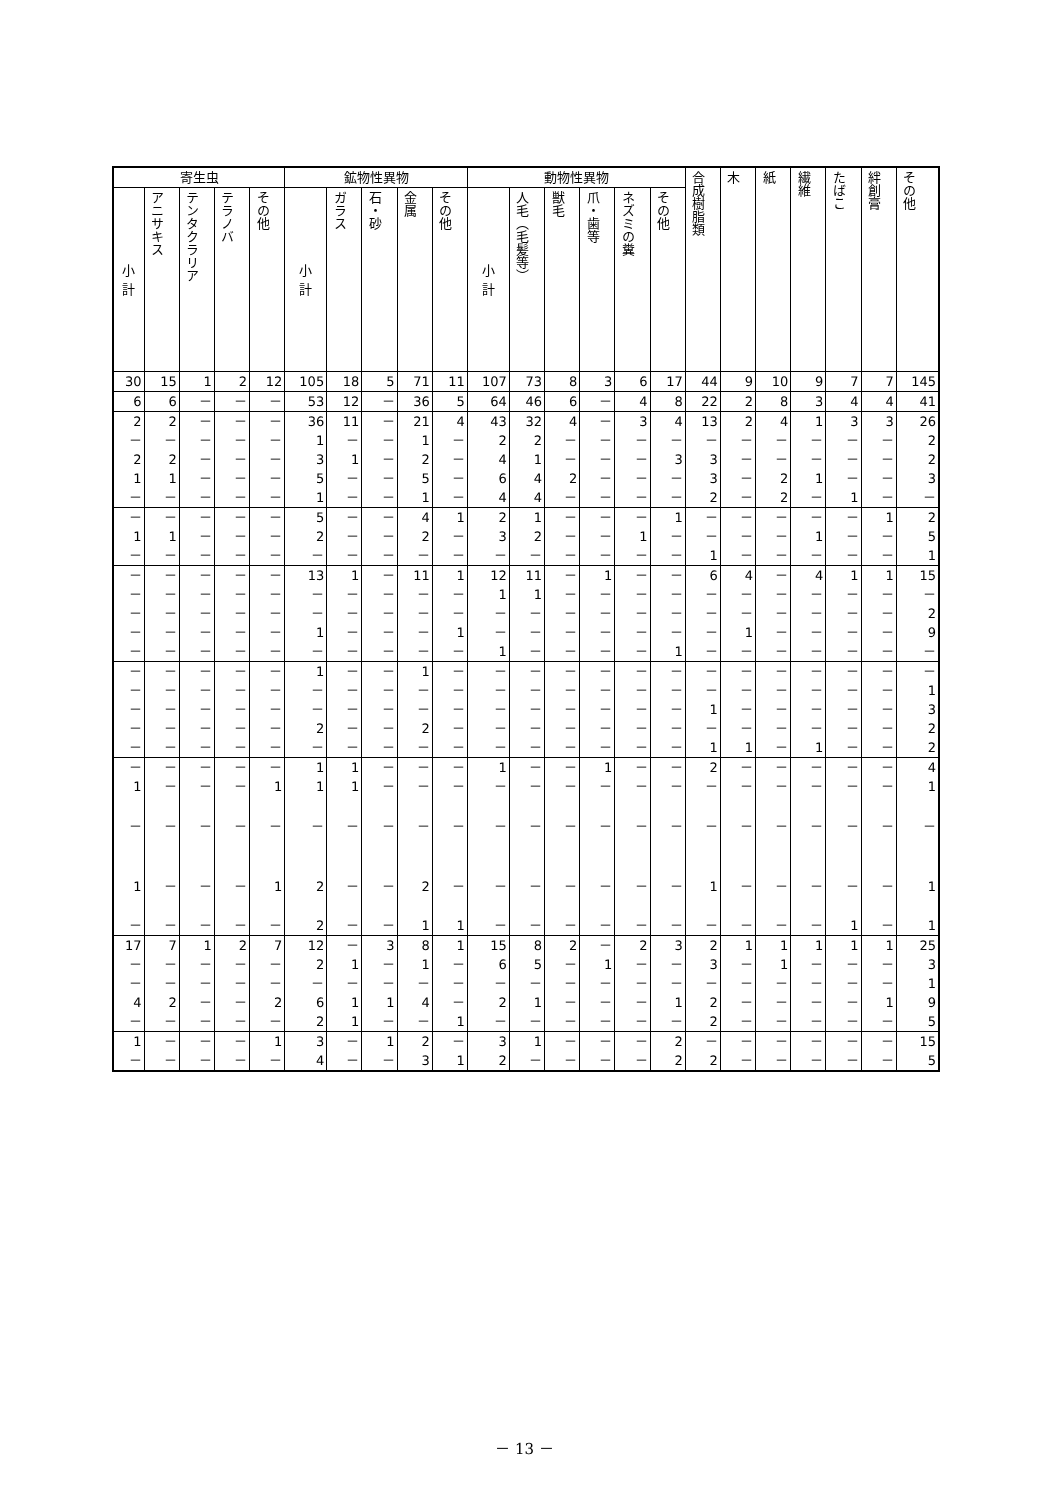| 寄生虫 | | | | | 鉱物性異物 | | | | | 動物性異物 | | | | | | 合成樹脂類 | 木 | 紙 | 繊維 | たばこ | 絆創膏 | その他 |
| --- | --- | --- | --- | --- | --- | --- | --- | --- | --- | --- | --- | --- | --- | --- | --- | --- | --- | --- | --- | --- | --- | --- |
| 小 計 | アニサキス | テンタクラリア | テラノバ | その他 | 小 計 | ガラス | 石・砂 | 金属 | その他 | 小 計 | 人毛（毛髪等） | 獣毛 | 爪・歯等 | ネズミの糞 | その他 | | | | | | | |
| 30 | 15 | 1 | 2 | 12 | 105 | 18 | 5 | 71 | 11 | 107 | 73 | 8 | 3 | 6 | 17 | 44 | 9 | 10 | 9 | 7 | 7 | 145 |
| 6 | 6 | － | － | － | 53 | 12 | － | 36 | 5 | 64 | 46 | 6 | － | 4 | 8 | 22 | 2 | 8 | 3 | 4 | 4 | 41 |
| 2 | 2 | － | － | － | 36 | 11 | － | 21 | 4 | 43 | 32 | 4 | － | 3 | 4 | 13 | 2 | 4 | 1 | 3 | 3 | 26 |
| － | － | － | － | － | 1 | － | － | 1 | － | 2 | 2 | － | － | － | － | － | － | － | － | － | － | 2 |
| 2 | 2 | － | － | － | 3 | 1 | － | 2 | － | 4 | 1 | － | － | － | 3 | 3 | － | － | － | － | － | 2 |
| 1 | 1 | － | － | － | 5 | － | － | 5 | － | 6 | 4 | 2 | － | － | － | 3 | － | 2 | 1 | － | － | 3 |
| － | － | － | － | － | 1 | － | － | 1 | － | 4 | 4 | － | － | － | － | 2 | － | 2 | － | 1 | － | － |
| － | － | － | － | － | 5 | － | － | 4 | 1 | 2 | 1 | － | － | － | 1 | － | － | － | － | － | 1 | 2 |
| 1 | 1 | － | － | － | 2 | － | － | 2 | － | 3 | 2 | － | － | 1 | － | － | － | － | 1 | － | － | 5 |
| － | － | － | － | － | － | － | － | － | － | － | － | － | － | － | － | 1 | － | － | － | － | － | 1 |
| － | － | － | － | － | 13 | 1 | － | 11 | 1 | 12 | 11 | － | 1 | － | － | 6 | 4 | － | 4 | 1 | 1 | 15 |
| － | － | － | － | － | － | － | － | － | － | 1 | 1 | － | － | － | － | － | － | － | － | － | － | － |
| － | － | － | － | － | － | － | － | － | － | － | － | － | － | － | － | － | － | － | － | － | － | 2 |
| － | － | － | － | － | 1 | － | － | － | 1 | － | － | － | － | － | － | － | 1 | － | － | － | － | 9 |
| － | － | － | － | － | － | － | － | － | － | 1 | － | － | － | － | 1 | － | － | － | － | － | － | － |
| － | － | － | － | － | 1 | － | － | 1 | － | － | － | － | － | － | － | － | － | － | － | － | － | － |
| － | － | － | － | － | － | － | － | － | － | － | － | － | － | － | － | － | － | － | － | － | － | 1 |
| － | － | － | － | － | － | － | － | － | － | － | － | － | － | － | － | 1 | － | － | － | － | － | 3 |
| － | － | － | － | － | 2 | － | － | 2 | － | － | － | － | － | － | － | － | － | － | － | － | － | 2 |
| － | － | － | － | － | － | － | － | － | － | － | － | － | － | － | － | 1 | 1 | － | 1 | － | － | 2 |
| － | － | － | － | － | 1 | 1 | － | － | － | 1 | － | － | 1 | － | － | 2 | － | － | － | － | － | 4 |
| 1 | － | － | － | 1 | 1 | 1 | － | － | － | － | － | － | － | － | － | － | － | － | － | － | － | 1 |
| － | － | － | － | － | － | － | － | － | － | － | － | － | － | － | － | － | － | － | － | － | － | － |
| 1 | － | － | － | 1 | 2 | － | － | 2 | － | － | － | － | － | － | － | 1 | － | － | － | － | － | 1 |
| － | － | － | － | － | 2 | － | － | 1 | 1 | － | － | － | － | － | － | － | － | － | － | 1 | － | 1 |
| 17 | 7 | 1 | 2 | 7 | 12 | － | 3 | 8 | 1 | 15 | 8 | 2 | － | 2 | 3 | 2 | 1 | 1 | 1 | 1 | 1 | 25 |
| － | － | － | － | － | 2 | 1 | － | 1 | － | 6 | 5 | － | 1 | － | － | 3 | － | 1 | － | － | － | 3 |
| － | － | － | － | － | － | － | － | － | － | － | － | － | － | － | － | － | － | － | － | － | － | 1 |
| 4 | 2 | － | － | 2 | 6 | 1 | 1 | 4 | － | 2 | 1 | － | － | － | 1 | 2 | － | － | － | － | 1 | 9 |
| － | － | － | － | － | 2 | 1 | － | － | 1 | － | － | － | － | － | － | 2 | － | － | － | － | － | 5 |
| 1 | － | － | － | 1 | 3 | － | 1 | 2 | － | 3 | 1 | － | － | － | 2 | － | － | － | － | － | － | 15 |
| － | － | － | － | － | 4 | － | － | 3 | 1 | 2 | － | － | － | － | 2 | 2 | － | － | － | － | － | 5 |
－ 13 －